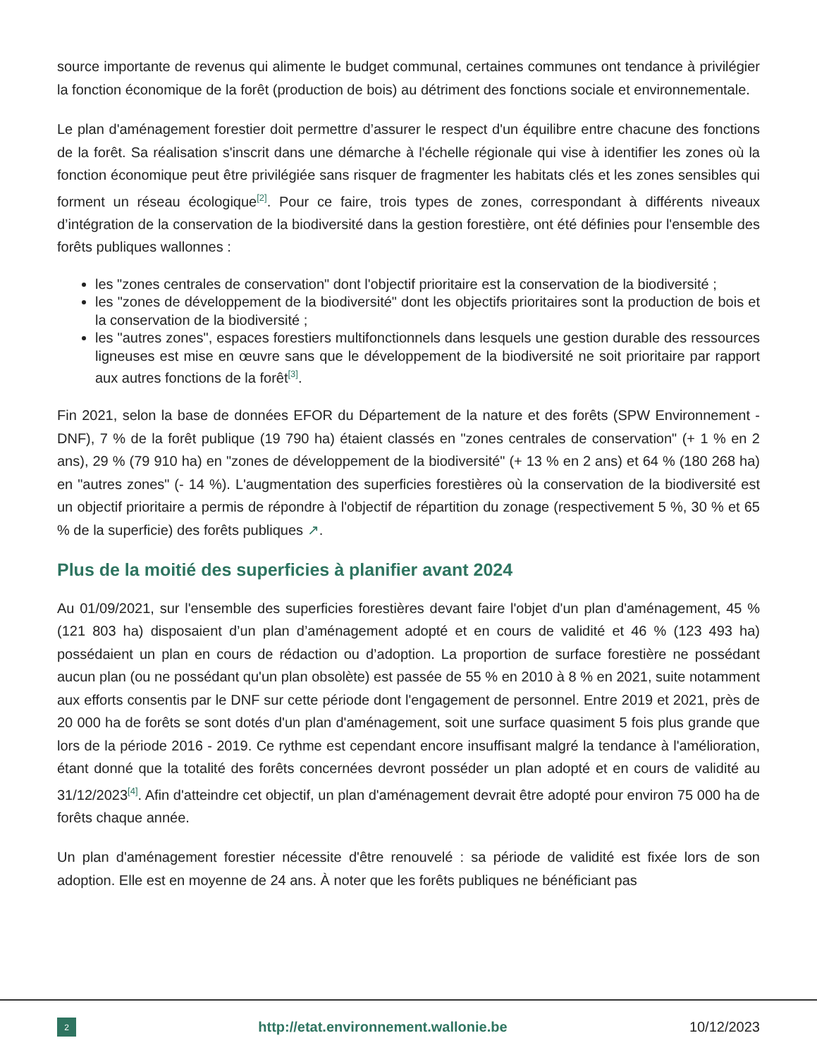source importante de revenus qui alimente le budget communal, certaines communes ont tendance à privilégier la fonction économique de la forêt (production de bois) au détriment des fonctions sociale et environnementale.
Le plan d'aménagement forestier doit permettre d’assurer le respect d'un équilibre entre chacune des fonctions de la forêt. Sa réalisation s'inscrit dans une démarche à l'échelle régionale qui vise à identifier les zones où la fonction économique peut être privilégiée sans risquer de fragmenter les habitats clés et les zones sensibles qui forment un réseau écologique<sup>[2]</sup>. Pour ce faire, trois types de zones, correspondant à différents niveaux d’intégration de la conservation de la biodiversité dans la gestion forestière, ont été définies pour l'ensemble des forêts publiques wallonnes :
les "zones centrales de conservation" dont l'objectif prioritaire est la conservation de la biodiversité ;
les "zones de développement de la biodiversité" dont les objectifs prioritaires sont la production de bois et la conservation de la biodiversité ;
les "autres zones", espaces forestiers multifonctionnels dans lesquels une gestion durable des ressources ligneuses est mise en œuvre sans que le développement de la biodiversité ne soit prioritaire par rapport aux autres fonctions de la forêt<sup>[3]</sup>.
Fin 2021, selon la base de données EFOR du Département de la nature et des forêts (SPW Environnement - DNF), 7 % de la forêt publique (19 790 ha) étaient classés en "zones centrales de conservation" (+ 1 % en 2 ans), 29 % (79 910 ha) en "zones de développement de la biodiversité" (+ 13 % en 2 ans) et 64 % (180 268 ha) en "autres zones" (- 14 %). L'augmentation des superficies forestières où la conservation de la biodiversité est un objectif prioritaire a permis de répondre à l'objectif de répartition du zonage (respectivement 5 %, 30 % et 65 % de la superficie) des forêts publiques ↗.
Plus de la moitié des superficies à planifier avant 2024
Au 01/09/2021, sur l'ensemble des superficies forestières devant faire l'objet d'un plan d'aménagement, 45 % (121 803 ha) disposaient d’un plan d’aménagement adopté et en cours de validité et 46 % (123 493 ha) possédaient un plan en cours de rédaction ou d’adoption. La proportion de surface forestière ne possédant aucun plan (ou ne possédant qu'un plan obsolète) est passée de 55 % en 2010 à 8 % en 2021, suite notamment aux efforts consentis par le DNF sur cette période dont l'engagement de personnel. Entre 2019 et 2021, près de 20 000 ha de forêts se sont dotés d'un plan d'aménagement, soit une surface quasiment 5 fois plus grande que lors de la période 2016 - 2019. Ce rythme est cependant encore insuffisant malgré la tendance à l'amélioration, étant donné que la totalité des forêts concernées devront posséder un plan adopté et en cours de validité au 31/12/2023<sup>[4]</sup>. Afin d'atteindre cet objectif, un plan d'aménagement devrait être adopté pour environ 75 000 ha de forêts chaque année.
Un plan d'aménagement forestier nécessite d'être renouvelé : sa période de validité est fixée lors de son adoption. Elle est en moyenne de 24 ans. À noter que les forêts publiques ne bénéficiant pas
2
http://etat.environnement.wallonie.be
10/12/2023